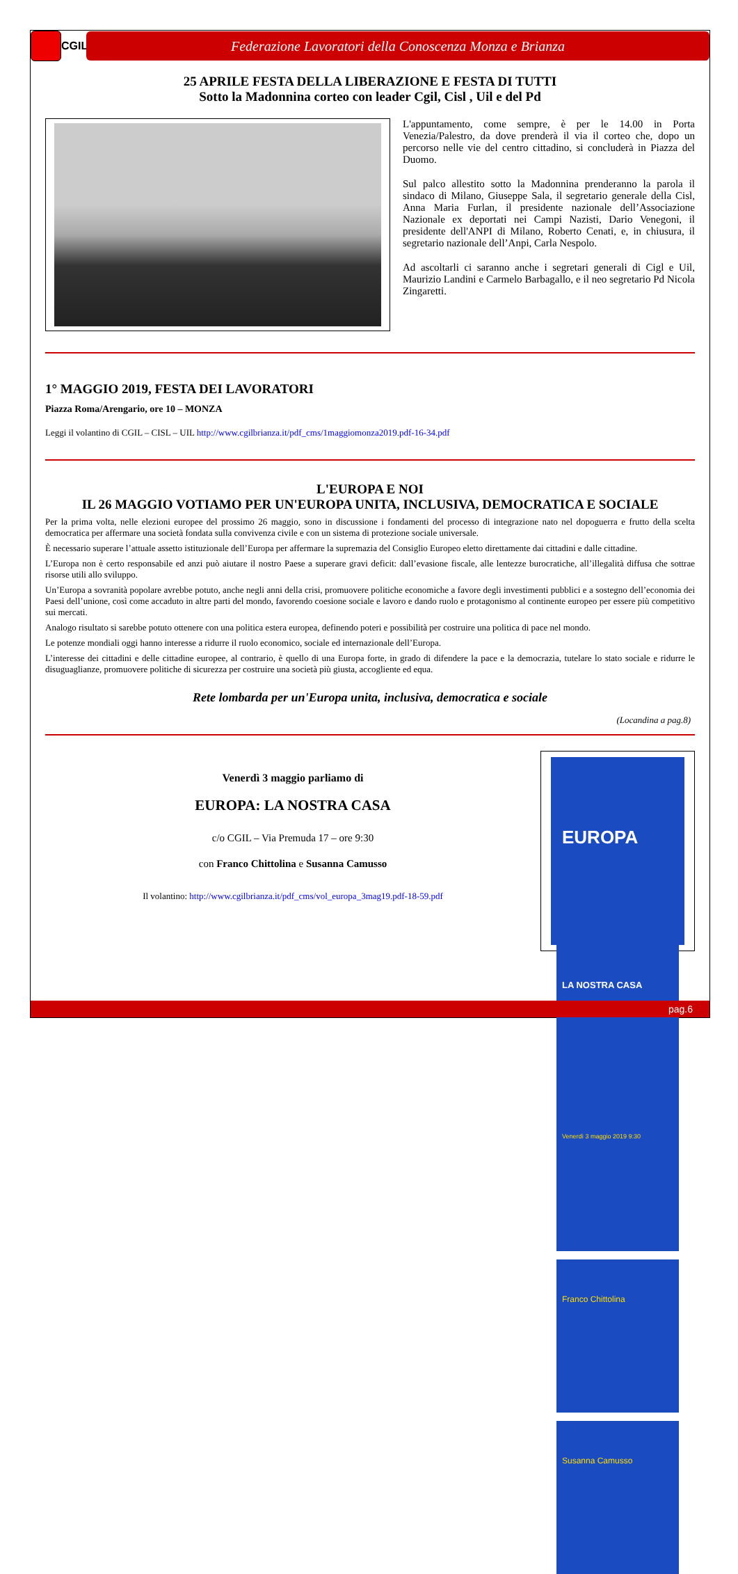CGIL
Federazione Lavoratori della Conoscenza Monza e Brianza
25 APRILE FESTA DELLA LIBERAZIONE E FESTA DI TUTTI
Sotto la Madonnina corteo con leader Cgil, Cisl , Uil e del Pd
L'appuntamento, come sempre, è per le 14.00 in Porta Venezia/Palestro, da dove prenderà il via il corteo che, dopo un percorso nelle vie del centro cittadino, si concluderà in Piazza del Duomo.
Sul palco allestito sotto la Madonnina prenderanno la parola il sindaco di Milano, Giuseppe Sala, il segretario generale della Cisl, Anna Maria Furlan, il presidente nazionale dell’Associazione Nazionale ex deportati nei Campi Nazisti, Dario Venegoni, il presidente dell'ANPI di Milano, Roberto Cenati, e, in chiusura, il segretario nazionale dell’Anpi, Carla Nespolo.
Ad ascoltarli ci saranno anche i segretari generali di Cigl e Uil, Maurizio Landini e Carmelo Barbagallo, e il neo segretario Pd Nicola Zingaretti.
1° MAGGIO 2019, FESTA DEI LAVORATORI
Piazza Roma/Arengario, ore 10 – MONZA
Leggi il volantino di CGIL – CISL – UIL http://www.cgilbrianza.it/pdf_cms/1maggiomonza2019.pdf-16-34.pdf
L'EUROPA E NOI
IL 26 MAGGIO VOTIAMO PER UN'EUROPA UNITA, INCLUSIVA, DEMOCRATICA E SOCIALE
Per la prima volta, nelle elezioni europee del prossimo 26 maggio, sono in discussione i fondamenti del processo di integrazione nato nel dopoguerra e frutto della scelta democratica per affermare una società fondata sulla convivenza civile e con un sistema di protezione sociale universale.
È necessario superare l’attuale assetto istituzionale dell’Europa per affermare la supremazia del Consiglio Europeo eletto direttamente dai cittadini e dalle cittadine.
L’Europa non è certo responsabile ed anzi può aiutare il nostro Paese a superare gravi deficit: dall’evasione fiscale, alle lentezze burocratiche, all’illegalità diffusa che sottrae risorse utili allo sviluppo.
Un’Europa a sovranità popolare avrebbe potuto, anche negli anni della crisi, promuovere politiche economiche a favore degli investimenti pubblici e a sostegno dell’economia dei Paesi dell’unione, così come accaduto in altre parti del mondo, favorendo coesione sociale e lavoro e dando ruolo e protagonismo al continente europeo per essere più competitivo sui mercati.
Analogo risultato si sarebbe potuto ottenere con una politica estera europea, definendo poteri e possibilità per costruire una politica di pace nel mondo.
Le potenze mondiali oggi hanno interesse a ridurre il ruolo economico, sociale ed internazionale dell’Europa.
L’interesse dei cittadini e delle cittadine europee, al contrario, è quello di una Europa forte, in grado di difendere la pace e la democrazia, tutelare lo stato sociale e ridurre le disuguaglianze, promuovere politiche di sicurezza per costruire una società più giusta, accogliente ed equa.
Rete lombarda per un'Europa unita, inclusiva, democratica e sociale
(Locandina a pag.8)
Venerdì 3 maggio parliamo di
EUROPA: LA NOSTRA CASA
c/o CGIL – Via Premuda 17 – ore 9:30
con Franco Chittolina e Susanna Camusso
Il volantino: http://www.cgilbrianza.it/pdf_cms/vol_europa_3mag19.pdf-18-59.pdf
EUROPA
LA NOSTRA CASA
Venerdì 3 maggio 2019 9:30
Franco Chittolina
Susanna Camusso
pag.6